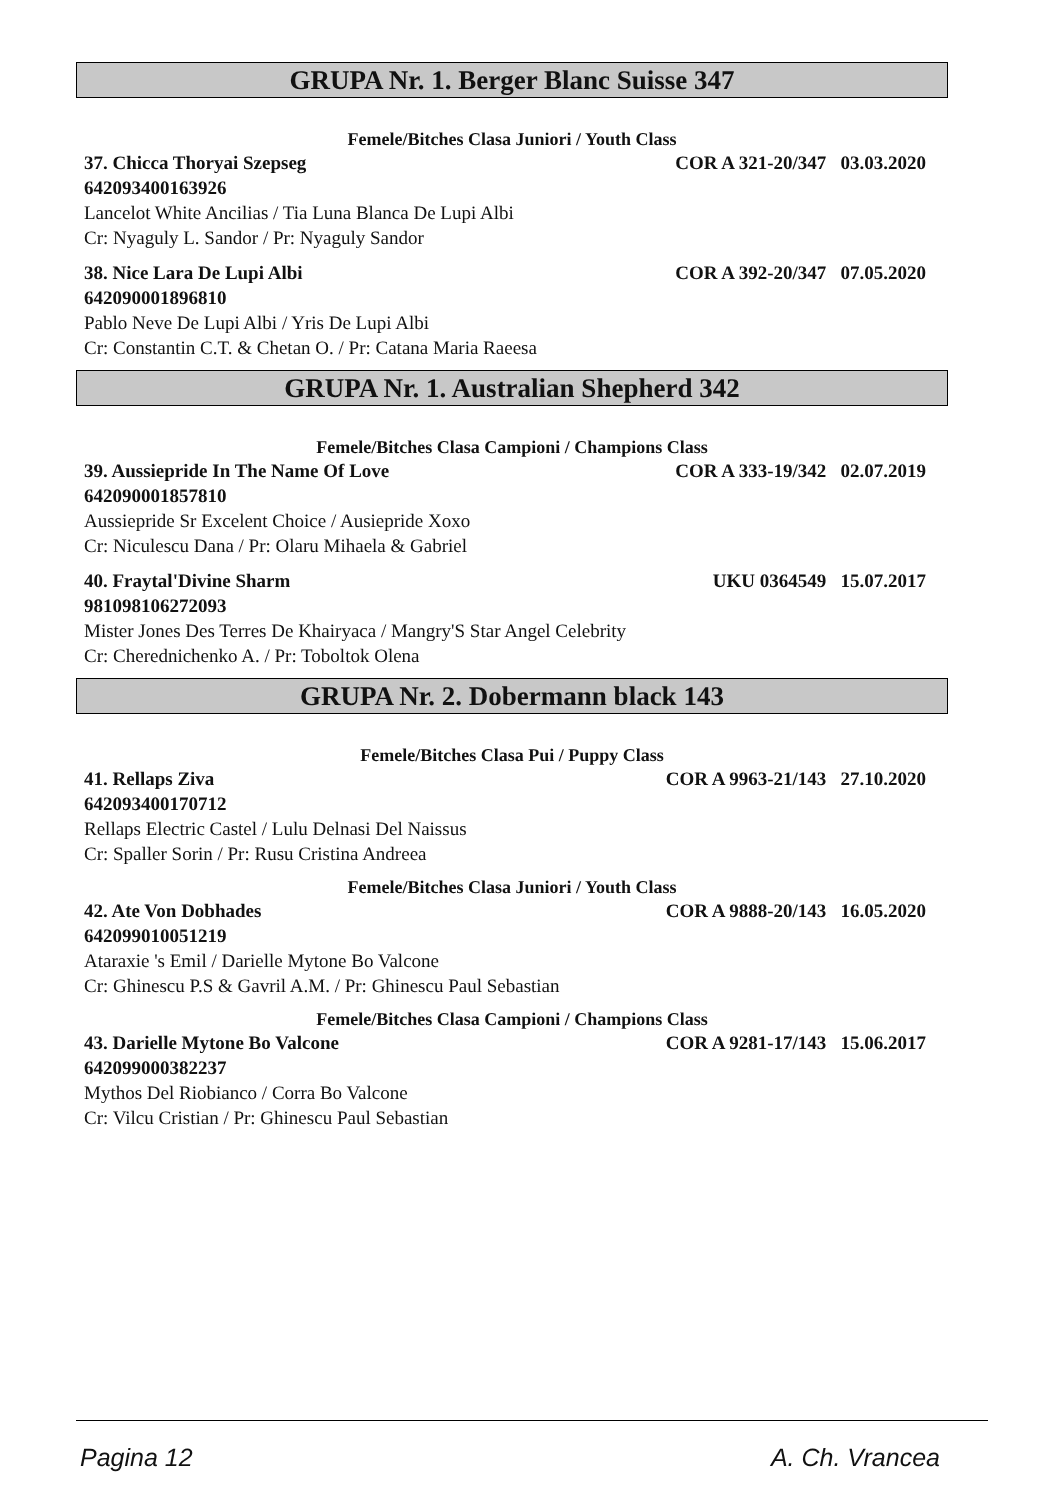GRUPA Nr. 1. Berger Blanc Suisse 347
Femele/Bitches Clasa Juniori / Youth Class
37. Chicca Thoryai Szepseg COR A 321-20/347 03.03.2020
642093400163926
Lancelot White Ancilias / Tia Luna Blanca De Lupi Albi
Cr: Nyaguly L. Sandor / Pr: Nyaguly Sandor
38. Nice Lara De Lupi Albi COR A 392-20/347 07.05.2020
642090001896810
Pablo Neve De Lupi Albi / Yris De Lupi Albi
Cr: Constantin C.T. & Chetan O. / Pr: Catana Maria Raeesa
GRUPA Nr. 1. Australian Shepherd 342
Femele/Bitches Clasa Campioni / Champions Class
39. Aussiepride In The Name Of Love COR A 333-19/342 02.07.2019
642090001857810
Aussiepride Sr Excelent Choice / Ausiepride Xoxo
Cr: Niculescu Dana / Pr: Olaru Mihaela & Gabriel
40. Fraytal'Divine Sharm UKU 0364549 15.07.2017
981098106272093
Mister Jones Des Terres De Khairyaca / Mangry'S Star Angel Celebrity
Cr: Cherednichenko A. / Pr: Toboltok Olena
GRUPA Nr. 2. Dobermann black 143
Femele/Bitches Clasa Pui / Puppy Class
41. Rellaps Ziva COR A 9963-21/143 27.10.2020
642093400170712
Rellaps Electric Castel / Lulu Delnasi Del Naissus
Cr: Spaller Sorin / Pr: Rusu Cristina Andreea
Femele/Bitches Clasa Juniori / Youth Class
42. Ate Von Dobhades COR A 9888-20/143 16.05.2020
642099010051219
Ataraxie 's Emil / Darielle Mytone Bo Valcone
Cr: Ghinescu P.S & Gavril A.M. / Pr: Ghinescu Paul Sebastian
Femele/Bitches Clasa Campioni / Champions Class
43. Darielle Mytone Bo Valcone COR A 9281-17/143 15.06.2017
642099000382237
Mythos Del Riobianco / Corra Bo Valcone
Cr: Vilcu Cristian / Pr: Ghinescu Paul Sebastian
Pagina 12 A. Ch. Vrancea